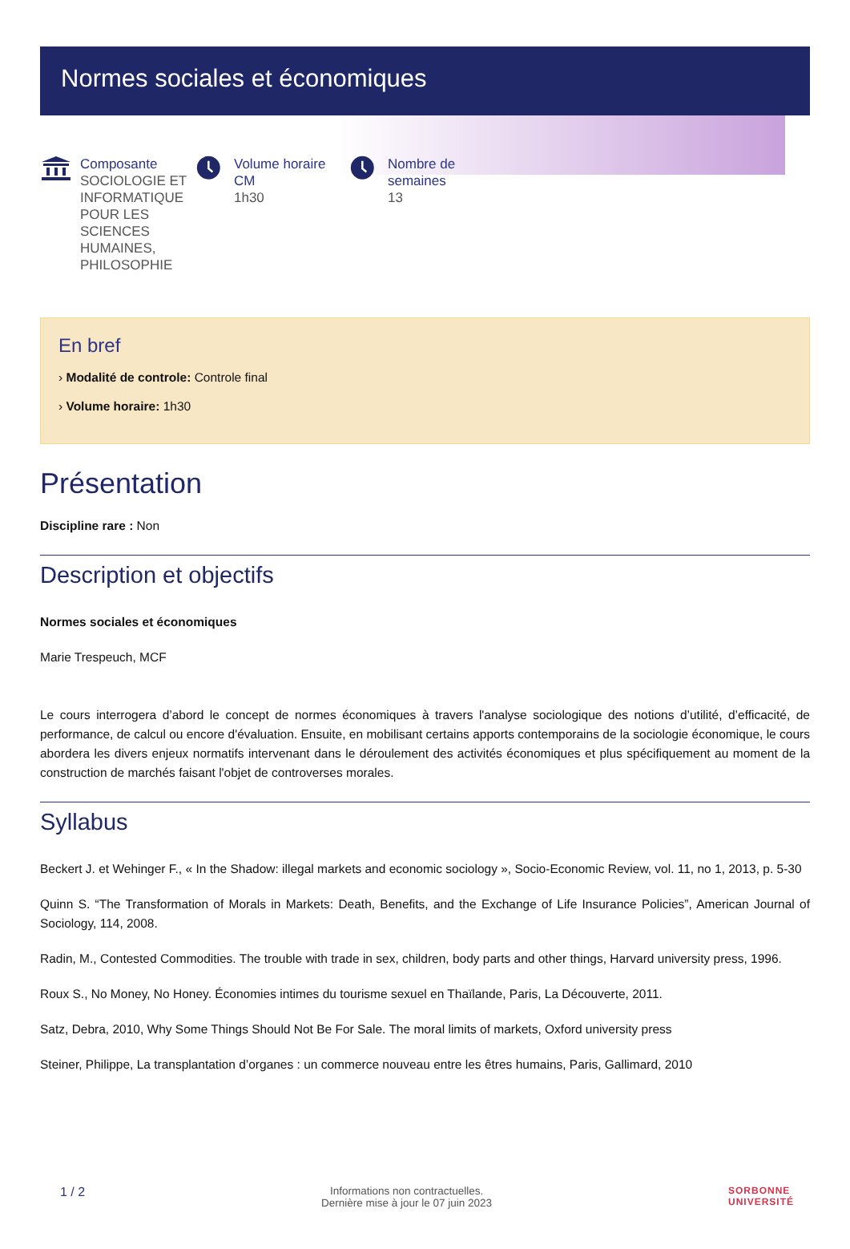Normes sociales et économiques
Composante
SOCIOLOGIE ET INFORMATIQUE POUR LES SCIENCES HUMAINES, PHILOSOPHIE
Volume horaire CM
1h30
Nombre de semaines
13
En bref
› Modalité de controle: Controle final
› Volume horaire: 1h30
Présentation
Discipline rare : Non
Description et objectifs
Normes sociales et économiques
Marie Trespeuch, MCF
Le cours interrogera d’abord le concept de normes économiques à travers l'analyse sociologique des notions d’utilité, d’efficacité, de performance, de calcul ou encore d'évaluation. Ensuite, en mobilisant certains apports contemporains de la sociologie économique, le cours abordera les divers enjeux normatifs intervenant dans le déroulement des activités économiques et plus spécifiquement au moment de la construction de marchés faisant l'objet de controverses morales.
Syllabus
Beckert J. et Wehinger F., « In the Shadow: illegal markets and economic sociology », Socio-Economic Review, vol. 11, no 1, 2013, p. 5-30
Quinn S. “The Transformation of Morals in Markets: Death, Benefits, and the Exchange of Life Insurance Policies”, American Journal of Sociology, 114, 2008.
Radin, M., Contested Commodities. The trouble with trade in sex, children, body parts and other things, Harvard university press, 1996.
Roux S., No Money, No Honey. Économies intimes du tourisme sexuel en Thaïlande, Paris, La Découverte, 2011.
Satz, Debra, 2010, Why Some Things Should Not Be For Sale. The moral limits of markets, Oxford university press
Steiner, Philippe, La transplantation d’organes : un commerce nouveau entre les êtres humains, Paris, Gallimard, 2010
1 / 2
Informations non contractuelles.
Dernière mise à jour le 07 juin 2023
SORBONNE
UNIVERSITÉ